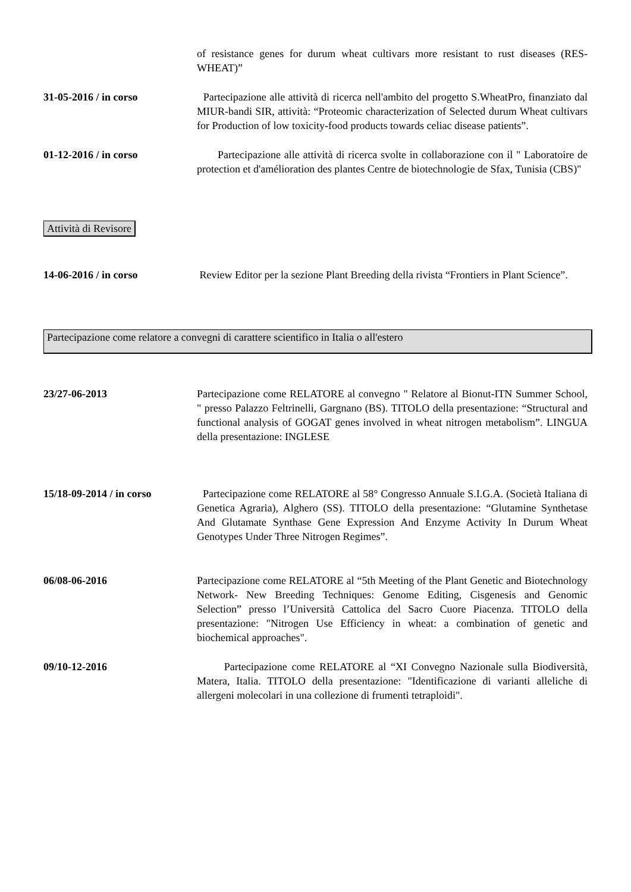of resistance genes for durum wheat cultivars more resistant to rust diseases (RES-WHEAT)”
31-05-2016 / in corso Partecipazione alle attività di ricerca nell'ambito del progetto S.WheatPro, finanziato dal MIUR-bandi SIR, attività: “Proteomic characterization of Selected durum Wheat cultivars for Production of low toxicity-food products towards celiac disease patients”.
01-12-2016 / in corso Partecipazione alle attività di ricerca svolte in collaborazione con il " Laboratoire de protection et d'amélioration des plantes Centre de biotechnologie de Sfax, Tunisia (CBS)"
Attività di Revisore
14-06-2016 / in corso Review Editor per la sezione Plant Breeding della rivista “Frontiers in Plant Science”.
Partecipazione come relatore a convegni di carattere scientifico in Italia o all'estero
23/27-06-2013 Partecipazione come RELATORE al convegno " Relatore al Bionut-ITN Summer School, " presso Palazzo Feltrinelli, Gargnano (BS). TITOLO della presentazione: “Structural and functional analysis of GOGAT genes involved in wheat nitrogen metabolism”. LINGUA della presentazione: INGLESE
15/18-09-2014 / in corso
Partecipazione come RELATORE al 58° Congresso Annuale S.I.G.A. (Società Italiana di Genetica Agraria), Alghero (SS). TITOLO della presentazione: “Glutamine Synthetase And Glutamate Synthase Gene Expression And Enzyme Activity In Durum Wheat Genotypes Under Three Nitrogen Regimes”.
06/08-06-2016 Partecipazione come RELATORE al “5th Meeting of the Plant Genetic and Biotechnology Network- New Breeding Techniques: Genome Editing, Cisgenesis and Genomic Selection” presso l’Università Cattolica del Sacro Cuore Piacenza. TITOLO della presentazione: "Nitrogen Use Efficiency in wheat: a combination of genetic and biochemical approaches".
09/10-12-2016 Partecipazione come RELATORE al “XI Convegno Nazionale sulla Biodiversità, Matera, Italia. TITOLO della presentazione: "Identificazione di varianti alleliche di allergeni molecolari in una collezione di frumenti tetraploidi".